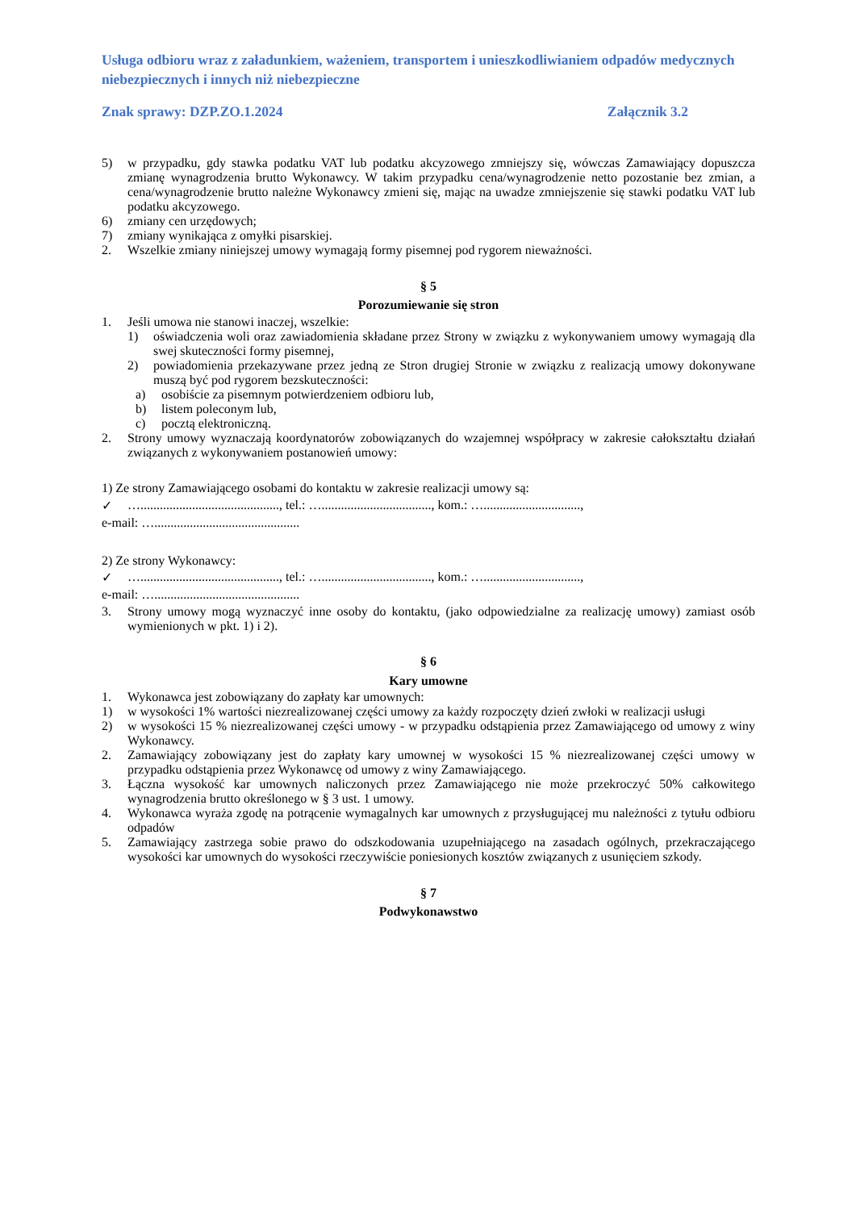Usługa odbioru wraz z załadunkiem, ważeniem, transportem i unieszkodliwianiem odpadów medycznych niebezpiecznych i innych niż niebezpieczne
Znak sprawy: DZP.ZO.1.2024 Załącznik 3.2
5) w przypadku, gdy stawka podatku VAT lub podatku akcyzowego zmniejszy się, wówczas Zamawiający dopuszcza zmianę wynagrodzenia brutto Wykonawcy. W takim przypadku cena/wynagrodzenie netto pozostanie bez zmian, a cena/wynagrodzenie brutto należne Wykonawcy zmieni się, mając na uwadze zmniejszenie się stawki podatku VAT lub podatku akcyzowego.
6) zmiany cen urzędowych;
7) zmiany wynikająca z omyłki pisarskiej.
2. Wszelkie zmiany niniejszej umowy wymagają formy pisemnej pod rygorem nieważności.
§ 5
Porozumiewanie się stron
1. Jeśli umowa nie stanowi inaczej, wszelkie:
1) oświadczenia woli oraz zawiadomienia składane przez Strony w związku z wykonywaniem umowy wymagają dla swej skuteczności formy pisemnej,
2) powiadomienia przekazywane przez jedną ze Stron drugiej Stronie w związku z realizacją umowy dokonywane muszą być pod rygorem bezskuteczności:
a) osobiście za pisemnym potwierdzeniem odbioru lub,
b) listem poleconym lub,
c) pocztą elektroniczną.
2. Strony umowy wyznaczają koordynatorów zobowiązanych do wzajemnej współpracy w zakresie całokształtu działań związanych z wykonywaniem postanowień umowy:
1) Ze strony Zamawiającego osobami do kontaktu w zakresie realizacji umowy są:
✓ …..........................................., tel.: ….................................., kom.: …..............................,
e-mail: ….............................................
2) Ze strony Wykonawcy:
✓ …..........................................., tel.: ….................................., kom.: …..............................,
e-mail: ….............................................
3. Strony umowy mogą wyznaczyć inne osoby do kontaktu, (jako odpowiedzialne za realizację umowy) zamiast osób wymienionych w pkt. 1) i 2).
§ 6
Kary umowne
1. Wykonawca jest zobowiązany do zapłaty kar umownych:
1) w wysokości 1% wartości niezrealizowanej części umowy za każdy rozpoczęty dzień zwłoki w realizacji usługi
2) w wysokości 15 % niezrealizowanej części umowy - w przypadku odstąpienia przez Zamawiającego od umowy z winy Wykonawcy.
2. Zamawiający zobowiązany jest do zapłaty kary umownej w wysokości 15 % niezrealizowanej części umowy w przypadku odstąpienia przez Wykonawcę od umowy z winy Zamawiającego.
3. Łączna wysokość kar umownych naliczonych przez Zamawiającego nie może przekroczyć 50% całkowitego wynagrodzenia brutto określonego w § 3 ust. 1 umowy.
4. Wykonawca wyraża zgodę na potrącenie wymagalnych kar umownych z przysługującej mu należności z tytułu odbioru odpadów
5. Zamawiający zastrzega sobie prawo do odszkodowania uzupełniającego na zasadach ogólnych, przekraczającego wysokości kar umownych do wysokości rzeczywiście poniesionych kosztów związanych z usunięciem szkody.
§ 7
Podwykonawstwo